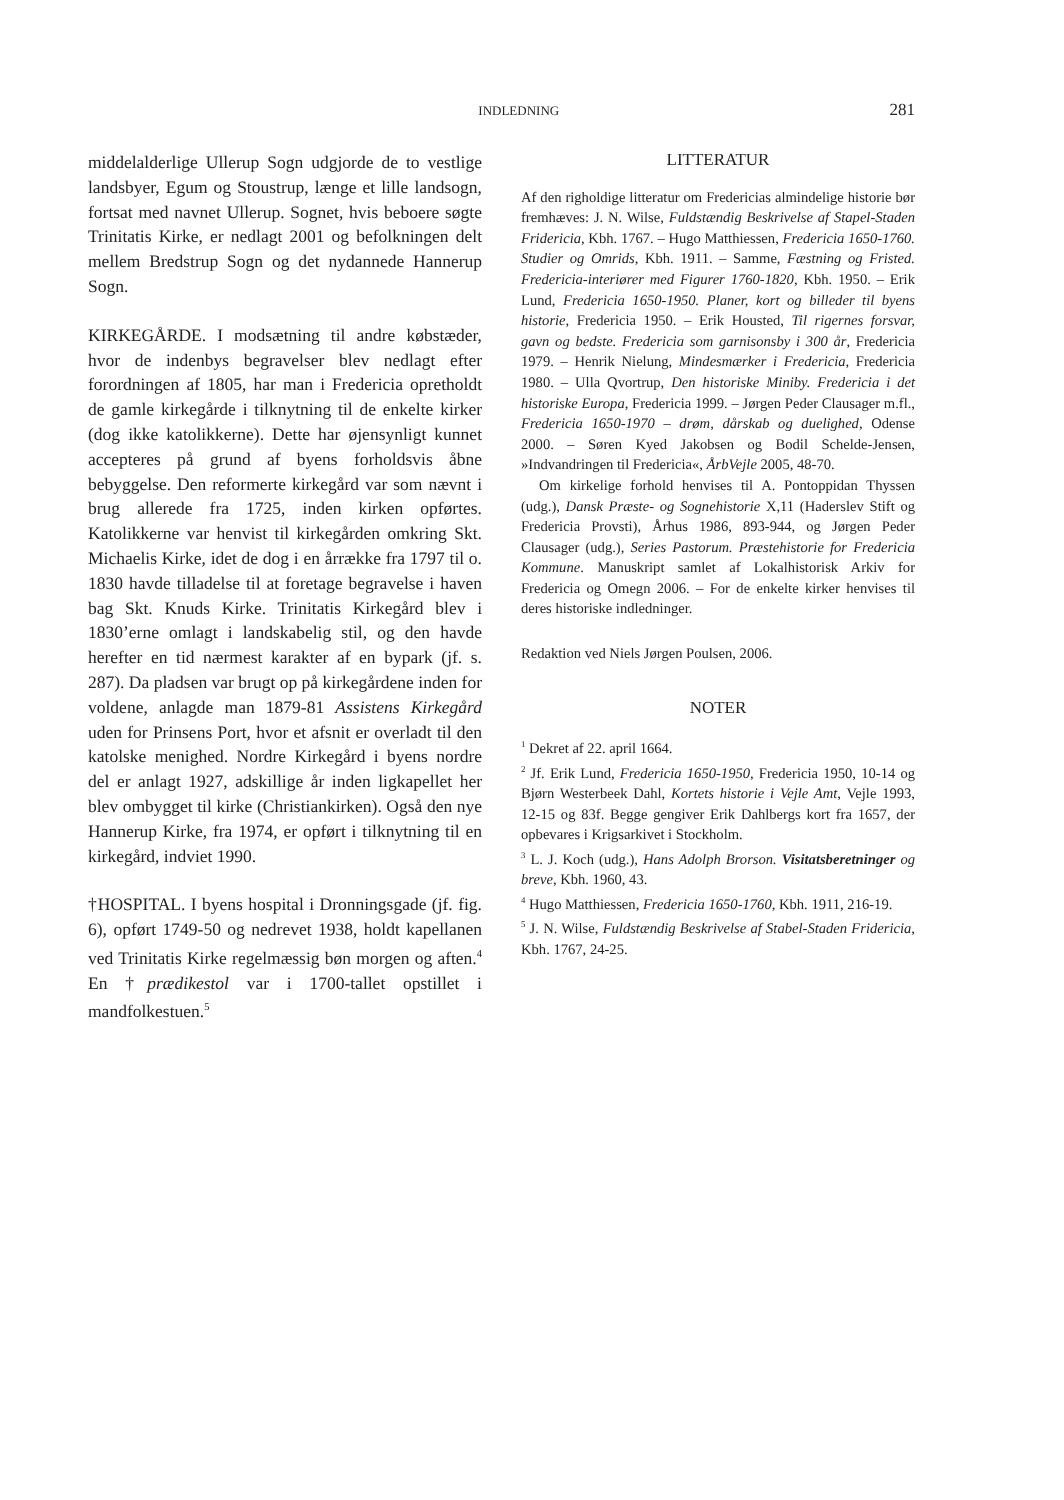INDLEDNING 281
middelalderlige Ullerup Sogn udgjorde de to vestlige landsbyer, Egum og Stoustrup, længe et lille landsogn, fortsat med navnet Ullerup. Sognet, hvis beboere søgte Trinitatis Kirke, er nedlagt 2001 og befolkningen delt mellem Bredstrup Sogn og det nydannede Hannerup Sogn.
KIRKEGÅRDE. I modsætning til andre købstæder, hvor de indenbys begravelser blev nedlagt efter forordningen af 1805, har man i Fredericia opretholdt de gamle kirkegårde i tilknytning til de enkelte kirker (dog ikke katolikkerne). Dette har øjensynligt kunnet accepteres på grund af byens forholdsvis åbne bebyggelse. Den reformerte kirkegård var som nævnt i brug allerede fra 1725, inden kirken opførtes. Katolikkerne var henvist til kirkegården omkring Skt. Michaelis Kirke, idet de dog i en årrække fra 1797 til o. 1830 havde tilladelse til at foretage begravelse i haven bag Skt. Knuds Kirke. Trinitatis Kirkegård blev i 1830’erne omlagt i landskabelig stil, og den havde herefter en tid nærmest karakter af en bypark (jf. s. 287). Da pladsen var brugt op på kirkegårdene inden for voldene, anlagde man 1879-81 Assistens Kirkegård uden for Prinsens Port, hvor et afsnit er overladt til den katolske menighed. Nordre Kirkegård i byens nordre del er anlagt 1927, adskillige år inden ligkapellet her blev ombygget til kirke (Christiankirken). Også den nye Hannerup Kirke, fra 1974, er opført i tilknytning til en kirkegård, indviet 1990.
†HOSPITAL. I byens hospital i Dronningsgade (jf. fig. 6), opført 1749-50 og nedrevet 1938, holdt kapellanen ved Trinitatis Kirke regelmæssig bøn morgen og aften.<sup>4</sup> En †prædikestol var i 1700-tallet opstillet i mandfolkestuen.<sup>5</sup>
LITTERATUR
Af den righoldige litteratur om Fredericias almindelige historie bør fremhæves: J. N. Wilse, Fuldstændig Beskrivelse af Stapel-Staden Fridericia, Kbh. 1767. – Hugo Matthiessen, Fredericia 1650-1760. Studier og Omrids, Kbh. 1911. – Samme, Fæstning og Fristed. Fredericia-interiører med Figurer 1760-1820, Kbh. 1950. – Erik Lund, Fredericia 1650-1950. Planer, kort og billeder til byens historie, Fredericia 1950. – Erik Housted, Til rigernes forsvar, gavn og bedste. Fredericia som garnisonsby i 300 år, Fredericia 1979. – Henrik Nielung, Mindesmærker i Fredericia, Fredericia 1980. – Ulla Qvortrup, Den historiske Miniby. Fredericia i det historiske Europa, Fredericia 1999. – Jørgen Peder Clausager m.fl., Fredericia 1650-1970 – drøm, dårskab og duelighed, Odense 2000. – Søren Kyed Jakobsen og Bodil Schelde-Jensen, »Indvandringen til Fredericia«, ÅrbVejle 2005, 48-70.
Om kirkelige forhold henvises til A. Pontoppidan Thyssen (udg.), Dansk Præste- og Sognehistorie X,11 (Haderslev Stift og Fredericia Provsti), Århus 1986, 893-944, og Jørgen Peder Clausager (udg.), Series Pastorum. Præstehistorie for Fredericia Kommune. Manuskript samlet af Lokalhistorisk Arkiv for Fredericia og Omegn 2006. – For de enkelte kirker henvises til deres historiske indledninger.
Redaktion ved Niels Jørgen Poulsen, 2006.
NOTER
<sup>1</sup> Dekret af 22. april 1664.
<sup>2</sup> Jf. Erik Lund, Fredericia 1650-1950, Fredericia 1950, 10-14 og Bjørn Westerbeek Dahl, Kortets historie i Vejle Amt, Vejle 1993, 12-15 og 83f. Begge gengiver Erik Dahlbergs kort fra 1657, der opbevares i Krigsarkivet i Stockholm.
<sup>3</sup> L. J. Koch (udg.), Hans Adolph Brorson. Visitatsberetninger og breve, Kbh. 1960, 43.
<sup>4</sup> Hugo Matthiessen, Fredericia 1650-1760, Kbh. 1911, 216-19.
<sup>5</sup> J. N. Wilse, Fuldstændig Beskrivelse af Stabel-Staden Fridericia, Kbh. 1767, 24-25.